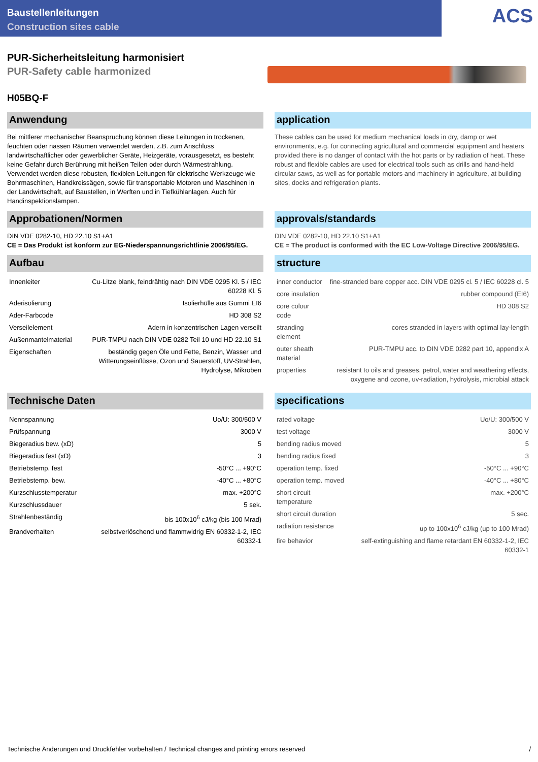Baustellenleitungen
Construction sites cable
ACS
PUR-Sicherheitsleitung harmonisiert
PUR-Safety cable harmonized
H05BQ-F
Anwendung
Bei mittlerer mechanischer Beanspruchung können diese Leitungen in trockenen, feuchten oder nassen Räumen verwendet werden, z.B. zum Anschluss landwirtschaftlicher oder gewerblicher Geräte, Heizgeräte, vorausgesetzt, es besteht keine Gefahr durch Berührung mit heißen Teilen oder durch Wärmestrahlung. Verwendet werden diese robusten, flexiblen Leitungen für elektrische Werkzeuge wie Bohrmaschinen, Handkreissägen, sowie für transportable Motoren und Maschinen in der Landwirtschaft, auf Baustellen, in Werften und in Tiefkühlanlagen. Auch für Handinspektionslampen.
application
These cables can be used for medium mechanical loads in dry, damp or wet environments, e.g. for connecting agricultural and commercial equipment and heaters provided there is no danger of contact with the hot parts or by radiation of heat. These robust and flexible cables are used for electrical tools such as drills and hand-held circular saws, as well as for portable motors and machinery in agriculture, at building sites, docks and refrigeration plants.
Approbationen/Normen
DIN VDE 0282-10, HD 22.10 S1+A1
CE = Das Produkt ist konform zur EG-Niederspannungsrichtlinie 2006/95/EG.
approvals/standards
DIN VDE 0282-10, HD 22.10 S1+A1
CE = The product is conformed with the EC Low-Voltage Directive 2006/95/EG.
Aufbau
| Innenleiter | Cu-Litze blank, feindrähtig nach DIN VDE 0295 Kl. 5 / IEC 60228 Kl. 5 |
| Aderisolierung | Isolierhülle aus Gummi EI6 |
| Ader-Farbcode | HD 308 S2 |
| Verseilelement | Adern in konzentrischen Lagen verseilt |
| Außenmantelmaterial | PUR-TMPU nach DIN VDE 0282 Teil 10 und HD 22.10 S1 |
| Eigenschaften | beständig gegen Öle und Fette, Benzin, Wasser und Witterungseinflüsse, Ozon und Sauerstoff, UV-Strahlen, Hydrolyse, Mikroben |
structure
| inner conductor | fine-stranded bare copper acc. DIN VDE 0295 cl. 5 / IEC 60228 cl. 5 |
| core insulation | rubber compound (EI6) |
| core colour code | HD 308 S2 |
| stranding element | cores stranded in layers with optimal lay-length |
| outer sheath material | PUR-TMPU acc. to DIN VDE 0282 part 10, appendix A |
| properties | resistant to oils and greases, petrol, water and weathering effects, oxygene and ozone, uv-radiation, hydrolysis, microbial attack |
Technische Daten
| Nennspannung | Uo/U: 300/500 V |
| Prüfspannung | 3000 V |
| Biegeradius bew. (xD) | 5 |
| Biegeradius fest (xD) | 3 |
| Betriebstemp. fest | -50°C ... +90°C |
| Betriebstemp. bew. | -40°C ... +80°C |
| Kurzschlusstemperatur | max. +200°C |
| Kurzschlussdauer | 5 sek. |
| Strahlenbeständig | bis 100x10<sup>6</sup> cJ/kg (bis 100 Mrad) |
| Brandverhalten | selbstverlöschend und flammwidrig EN 60332-1-2, IEC 60332-1 |
specifications
| rated voltage | Uo/U: 300/500 V |
| test voltage | 3000 V |
| bending radius moved | 5 |
| bending radius fixed | 3 |
| operation temp. fixed | -50°C ... +90°C |
| operation temp. moved | -40°C ... +80°C |
| short circuit temperature | max. +200°C |
| short circuit duration | 5 sec. |
| radiation resistance | up to 100x10<sup>6</sup> cJ/kg (up to 100 Mrad) |
| fire behavior | self-extinguishing and flame retardant EN 60332-1-2, IEC 60332-1 |
Technische Änderungen und Druckfehler vorbehalten / Technical changes and printing errors reserved /